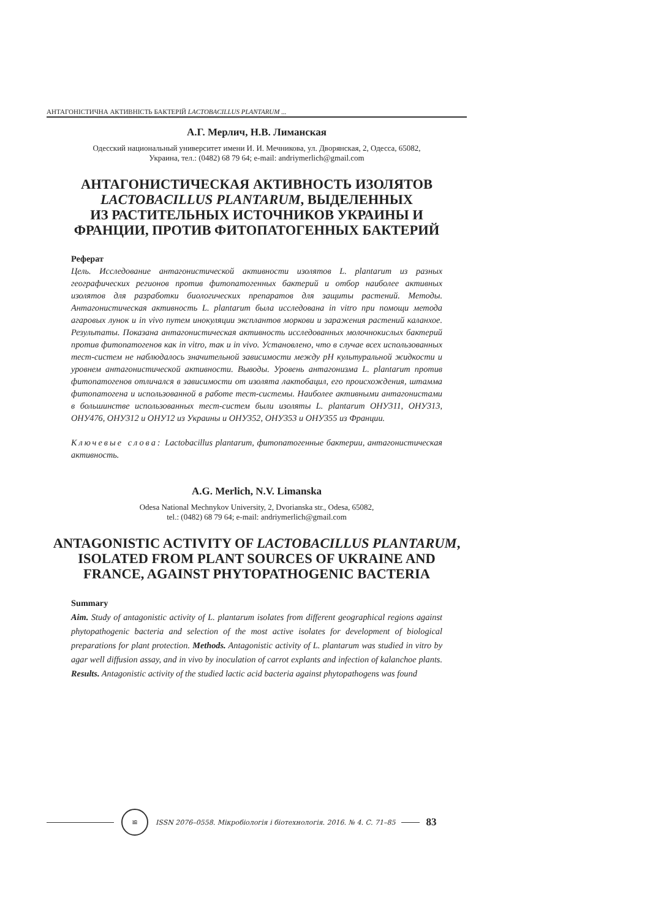АНТАГОНІСТИЧНА АКТИВНІСТЬ БАКТЕРІЙ LACTOBACILLUS PLANTARUM ...
А.Г. Мерлич, Н.В. Лиманская
Одесский национальный университет имени И. И. Мечникова, ул. Дворянская, 2, Одесса, 65082,
Украина, тел.: (0482) 68 79 64; e-mail: andriymerlich@gmail.com
АНТАГОНИСТИЧЕСКАЯ АКТИВНОСТЬ ИЗОЛЯТОВ
LACTOBACILLUS PLANTARUM, ВЫДЕЛЕННЫХ
ИЗ РАСТИТЕЛЬНЫХ ИСТОЧНИКОВ УКРАИНЫ И
ФРАНЦИИ, ПРОТИВ ФИТОПАТОГЕННЫХ БАКТЕРИЙ
Реферат
Цель. Исследование антагонистической активности изолятов L. plantarum из разных географических регионов против фитопатогенных бактерий и отбор наиболее активных изолятов для разработки биологических препаратов для защиты растений. Методы. Антагонистическая активность L. plantarum была исследована in vitro при помощи метода агаровых лунок и in vivo путем инокуляции эксплантов моркови и заражения растений каланхое. Результаты. Показана антагонистическая активность исследованных молочнокислых бактерий против фитопатогенов как in vitro, так и in vivo. Установлено, что в случае всех использованных тест-систем не наблюдалось значительной зависимости между pH культуральной жидкости и уровнем антагонистической активности. Выводы. Уровень антагонизма L. plantarum против фитопатогенов отличался в зависимости от изолята лактобацил, его происхождения, штамма фитопатогена и использованной в работе тест-системы. Наиболее активными антагонистами в большинстве использованных тест-систем были изоляты L. plantarum ОНУ311, ОНУ313, ОНУ476, ОНУ312 и ОНУ12 из Украины и ОНУ352, ОНУ353 и ОНУ355 из Франции.
Ключевые слова: Lactobacillus plantarum, фитопатогенные бактерии, антагонистическая активность.
A.G. Merlich, N.V. Limanska
Odesa National Mechnykov University, 2, Dvorianska str., Odesa, 65082,
tel.: (0482) 68 79 64; e-mail: andriymerlich@gmail.com
ANTAGONISTIC ACTIVITY OF LACTOBACILLUS PLANTARUM, ISOLATED FROM PLANT SOURCES OF UKRAINE AND FRANCE, AGAINST PHYTOPATHOGENIC BACTERIA
Summary
Aim. Study of antagonistic activity of L. plantarum isolates from different geographical regions against phytopathogenic bacteria and selection of the most active isolates for development of biological preparations for plant protection. Methods. Antagonistic activity of L. plantarum was studied in vitro by agar well diffusion assay, and in vivo by inoculation of carrot explants and infection of kalanchoe plants. Results. Antagonistic activity of the studied lactic acid bacteria against phytopathogens was found
≌
ISSN 2076–0558. Мікробіологія і біотехнологія. 2016. № 4. С. 71–85
83